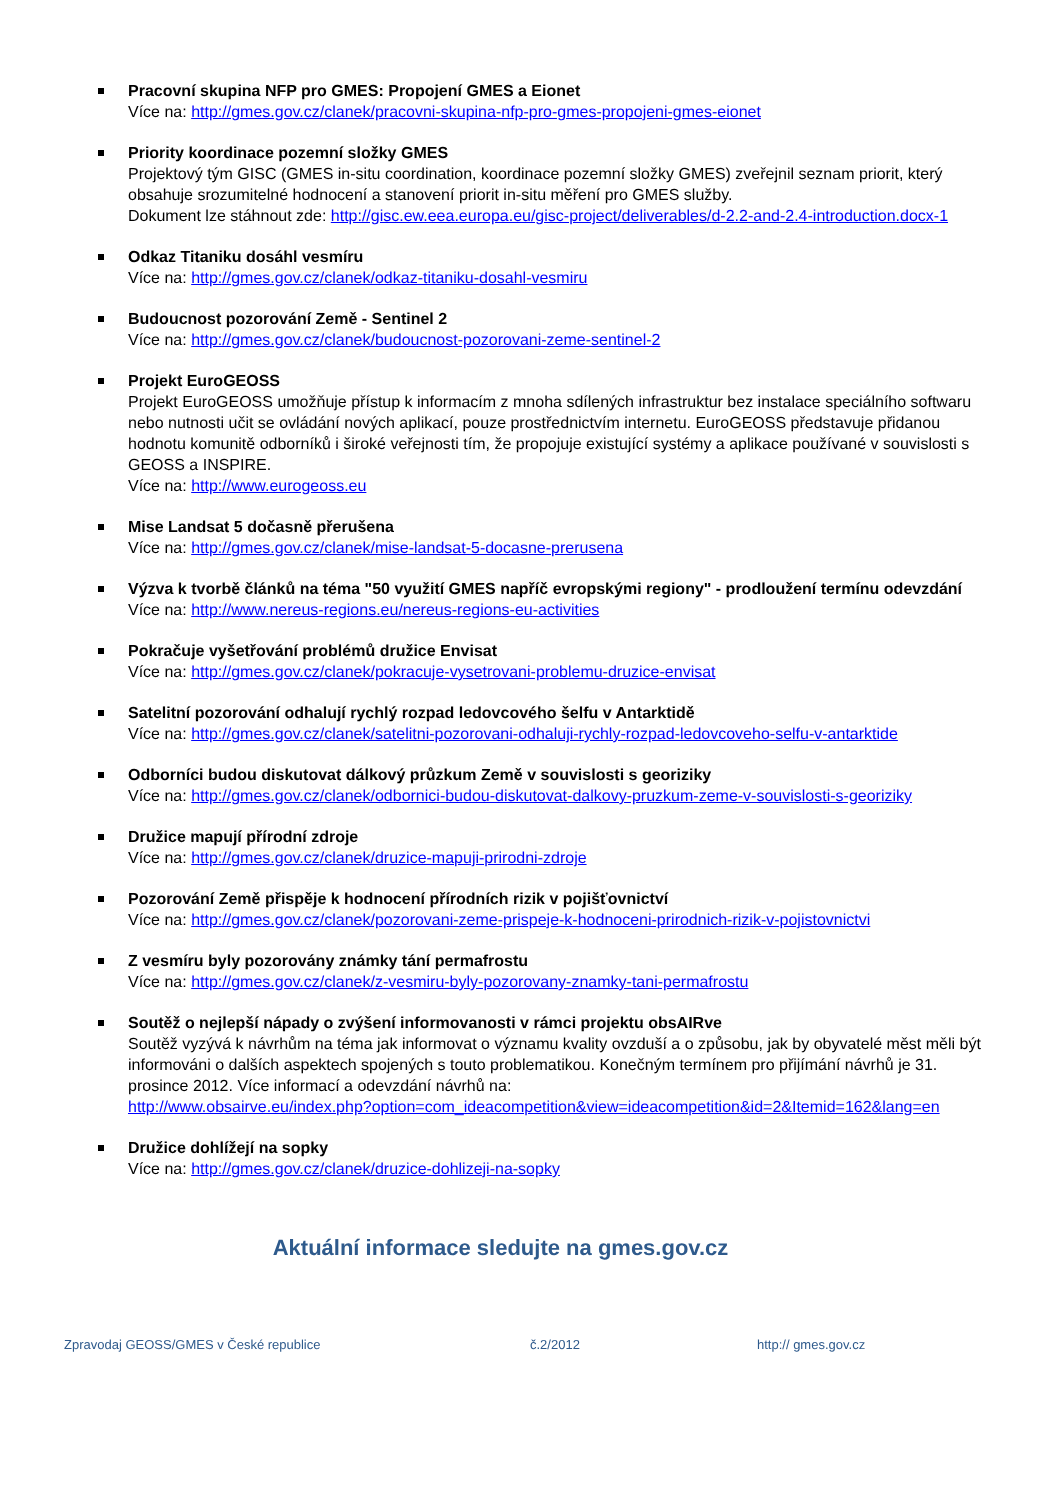Pracovní skupina NFP pro GMES: Propojení GMES a Eionet
Více na: http://gmes.gov.cz/clanek/pracovni-skupina-nfp-pro-gmes-propojeni-gmes-eionet
Priority koordinace pozemní složky GMES
Projektový tým GISC (GMES in-situ coordination, koordinace pozemní složky GMES) zveřejnil seznam priorit, který obsahuje srozumitelné hodnocení a stanovení priorit in-situ měření pro GMES služby.
Dokument lze stáhnout zde: http://gisc.ew.eea.europa.eu/gisc-project/deliverables/d-2.2-and-2.4-introduction.docx-1
Odkaz Titaniku dosáhl vesmíru
Více na: http://gmes.gov.cz/clanek/odkaz-titaniku-dosahl-vesmiru
Budoucnost pozorování Země - Sentinel 2
Více na: http://gmes.gov.cz/clanek/budoucnost-pozorovani-zeme-sentinel-2
Projekt EuroGEOSS
Projekt EuroGEOSS umožňuje přístup k informacím z mnoha sdílených infrastruktur bez instalace speciálního softwaru nebo nutnosti učit se ovládání nových aplikací, pouze prostřednictvím internetu. EuroGEOSS představuje přidanou hodnotu komunitě odborníků i široké veřejnosti tím, že propojuje existující systémy a aplikace používané v souvislosti s GEOSS a INSPIRE.
Více na: http://www.eurogeoss.eu
Mise Landsat 5 dočasně přerušena
Více na: http://gmes.gov.cz/clanek/mise-landsat-5-docasne-prerusena
Výzva k tvorbě článků na téma "50 využití GMES napříč evropskými regiony" - prodloužení termínu odevzdání
Více na: http://www.nereus-regions.eu/nereus-regions-eu-activities
Pokračuje vyšetřování problémů družice Envisat
Více na: http://gmes.gov.cz/clanek/pokracuje-vysetrovani-problemu-druzice-envisat
Satelitní pozorování odhalují rychlý rozpad ledovcového šelfu v Antarktidě
Více na: http://gmes.gov.cz/clanek/satelitni-pozorovani-odhaluji-rychly-rozpad-ledovcoveho-selfu-v-antarktide
Odborníci budou diskutovat dálkový průzkum Země v souvislosti s georiziky
Více na: http://gmes.gov.cz/clanek/odbornici-budou-diskutovat-dalkovy-pruzkum-zeme-v-souvislosti-s-georiziky
Družice mapují přírodní zdroje
Více na: http://gmes.gov.cz/clanek/druzice-mapuji-prirodni-zdroje
Pozorování Země přispěje k hodnocení přírodních rizik v pojišťovnictví
Více na: http://gmes.gov.cz/clanek/pozorovani-zeme-prispeje-k-hodnoceni-prirodnich-rizik-v-pojistovnictvi
Z vesmíru byly pozorovány známky tání permafrostu
Více na: http://gmes.gov.cz/clanek/z-vesmiru-byly-pozorovany-znamky-tani-permafrostu
Soutěž o nejlepší nápady o zvýšení informovanosti v rámci projektu obsAIRve
Soutěž vyzývá k návrhům na téma jak informovat o významu kvality ovzduší a o způsobu, jak by obyvatelé měst měli být informováni o dalších aspektech spojených s touto problematikou. Konečným termínem pro přijímání návrhů je 31. prosince 2012. Více informací a odevzdání návrhů na:
http://www.obsairve.eu/index.php?option=com_ideacompetition&view=ideacompetition&id=2&Itemid=162&lang=en
Družice dohlížejí na sopky
Více na: http://gmes.gov.cz/clanek/druzice-dohlizeji-na-sopky
Aktuální informace sledujte na gmes.gov.cz
Zpravodaj GEOSS/GMES v České republice č.2/2012 http:// gmes.gov.cz